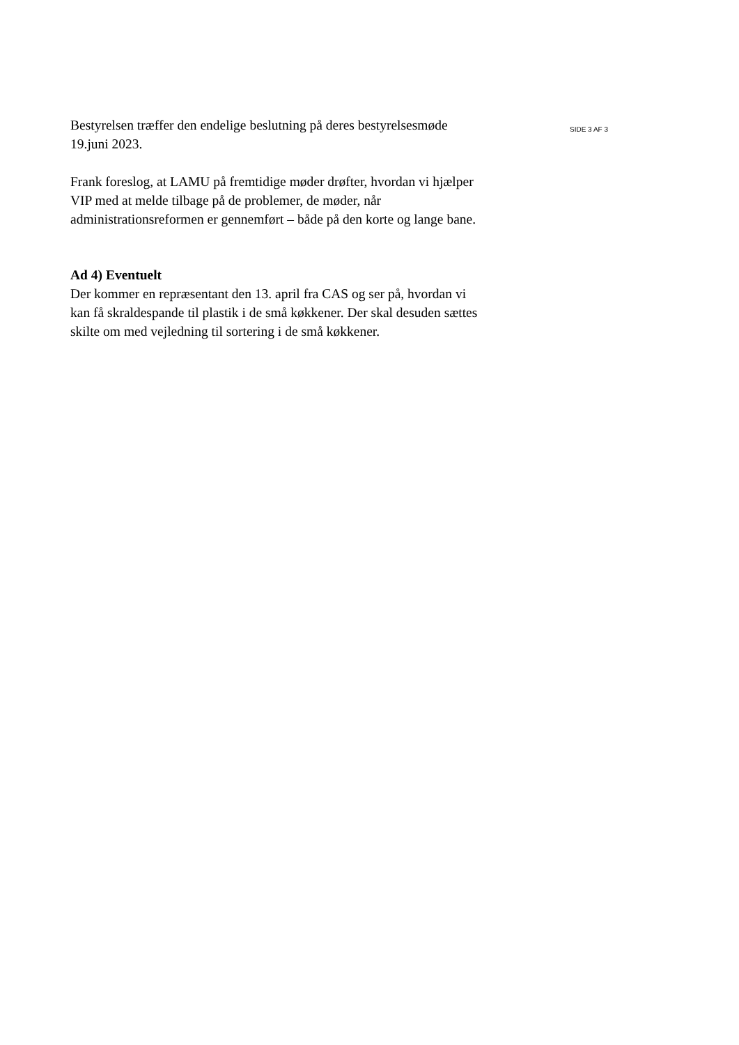Bestyrelsen træffer den endelige beslutning på deres bestyrelsesmøde
19.juni 2023.
Frank foreslog, at LAMU på fremtidige møder drøfter, hvordan vi hjælper
VIP med at melde tilbage på de problemer, de møder, når
administrationsreformen er gennemført – både på den korte og lange bane.
Ad 4) Eventuelt
Der kommer en repræsentant den 13. april fra CAS og ser på, hvordan vi
kan få skraldespande til plastik i de små køkkener. Der skal desuden sættes
skilte om med vejledning til sortering i de små køkkener.
SIDE 3 AF 3